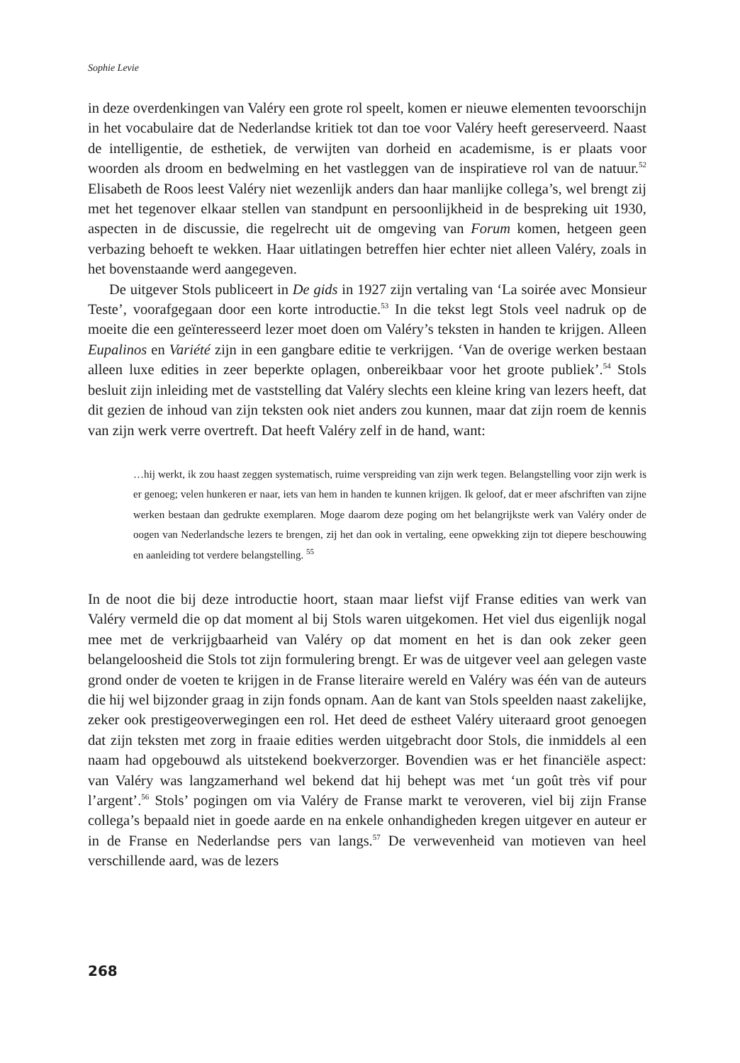Sophie Levie
in deze overdenkingen van Valéry een grote rol speelt, komen er nieuwe elementen tevoorschijn in het vocabulaire dat de Nederlandse kritiek tot dan toe voor Valéry heeft gereserveerd. Naast de intelligentie, de esthetiek, de verwijten van dorheid en academisme, is er plaats voor woorden als droom en bedwelming en het vastleggen van de inspiratieve rol van de natuur.<sup>52</sup> Elisabeth de Roos leest Valéry niet wezenlijk anders dan haar manlijke collega’s, wel brengt zij met het tegenover elkaar stellen van standpunt en persoonlijkheid in de bespreking uit 1930, aspecten in de discus­sie, die regelrecht uit de omgeving van Forum komen, hetgeen geen verbazing be­hoeft te wekken. Haar uitlatingen betreffen hier echter niet alleen Valéry, zoals in het bovenstaande werd aangegeven.
De uitgever Stols publiceert in De gids in 1927 zijn vertaling van ‘La soirée avec Monsieur Teste’, voorafgegaan door een korte introductie.<sup>53</sup> In die tekst legt Stols veel nadruk op de moeite die een geïnteresseerd lezer moet doen om Valéry’s tek­sten in handen te krijgen. Alleen Eupalinos en Variété zijn in een gangbare editie te verkrijgen. ‘Van de overige werken bestaan alleen luxe edities in zeer beperkte oplagen, onbereikbaar voor het groote publiek’.<sup>54</sup> Stols besluit zijn inleiding met de vaststelling dat Valéry slechts een kleine kring van lezers heeft, dat dit gezien de inhoud van zijn teksten ook niet anders zou kunnen, maar dat zijn roem de kennis van zijn werk verre overtreft. Dat heeft Valéry zelf in de hand, want:
…hij werkt, ik zou haast zeggen systematisch, ruime verspreiding van zijn werk tegen. Belang­stelling voor zijn werk is er genoeg; velen hunkeren er naar, iets van hem in handen te kunnen krijgen. Ik geloof, dat er meer afschriften van zijne werken bestaan dan gedrukte exemplaren. Moge daarom deze poging om het belangrijkste werk van Valéry onder de oogen van Neder­landsche lezers te brengen, zij het dan ook in vertaling, eene opwekking zijn tot diepere beschouwing en aanleiding tot verdere belangstelling. <sup>55</sup>
In de noot die bij deze introductie hoort, staan maar liefst vijf Franse edities van werk van Valéry vermeld die op dat moment al bij Stols waren uitgekomen. Het viel dus eigenlijk nogal mee met de verkrijgbaarheid van Valéry op dat moment en het is dan ook zeker geen belangeloosheid die Stols tot zijn formulering brengt. Er was de uitgever veel aan gelegen vaste grond onder de voeten te krijgen in de Franse literaire wereld en Valéry was één van de auteurs die hij wel bijzonder graag in zijn fonds opnam. Aan de kant van Stols speelden naast zakelijke, zeker ook prestige­overwegingen een rol. Het deed de estheet Valéry uiteraard groot genoegen dat zijn teksten met zorg in fraaie edities werden uitgebracht door Stols, die inmiddels al een naam had opgebouwd als uitstekend boekverzorger. Bovendien was er het financiële aspect: van Valéry was langzamerhand wel bekend dat hij behept was met ‘un goût très vif pour l’argent’.<sup>56</sup> Stols’ pogingen om via Valéry de Franse markt te veroveren, viel bij zijn Franse collega’s bepaald niet in goede aarde en na enkele onhandigheden kregen uitgever en auteur er in de Franse en Nederlandse pers van langs.<sup>57</sup> De verwevenheid van motieven van heel verschillende aard, was de lezers
268